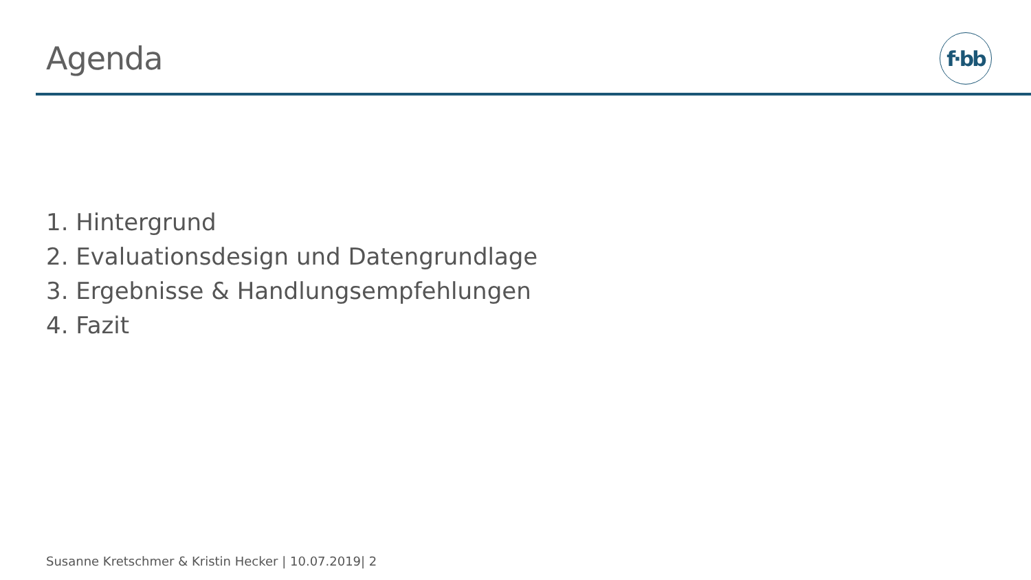Agenda f·bb
1. Hintergrund
2. Evaluationsdesign und Datengrundlage
3. Ergebnisse & Handlungsempfehlungen
4. Fazit
Susanne Kretschmer & Kristin Hecker | 10.07.2019| 2